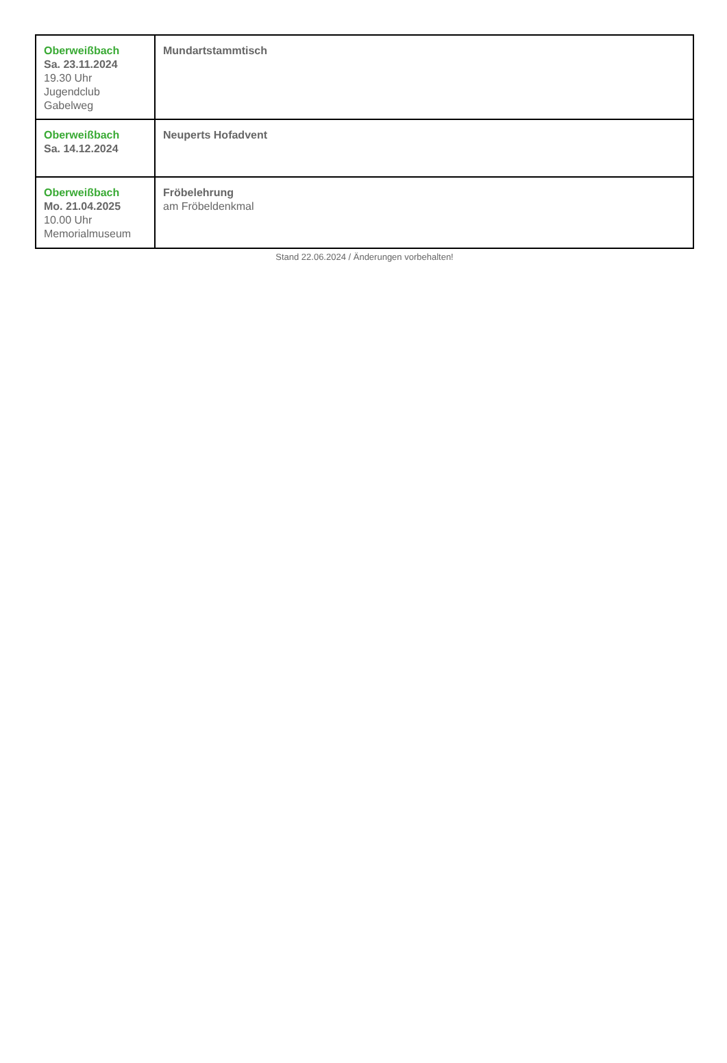| Oberweißbach Sa. 23.11.2024 19.30 Uhr Jugendclub Gabelweg | Mundartstammtisch |
| Oberweißbach Sa. 14.12.2024 | Neuperts Hofadvent |
| Oberweißbach Mo. 21.04.2025 10.00 Uhr Memorialmuseum | Fröbelehrung am Fröbeldenkmal |
Stand 22.06.2024 / Änderungen vorbehalten!